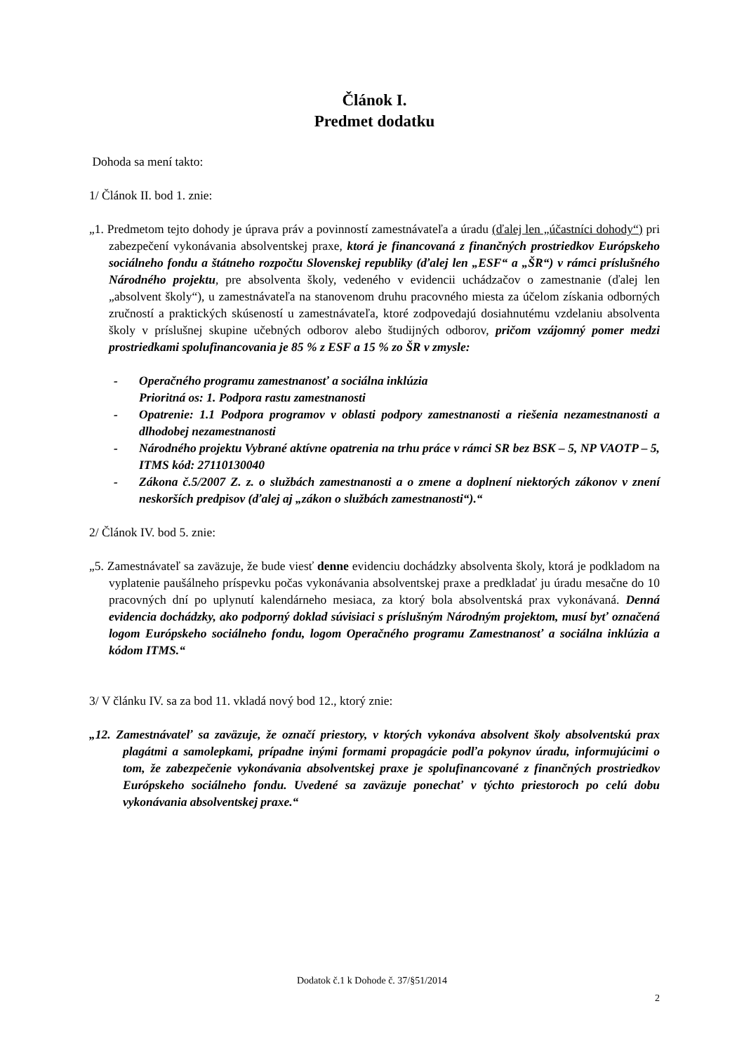Článok I.
Predmet dodatku
Dohoda sa mení takto:
1/ Článok II. bod 1. znie:
„1. Predmetom tejto dohody je úprava práv a povinností zamestnávateľa a úradu (ďalej len „účastníci dohody“) pri zabezpečení vykonávania absolventskej praxe, ktorá je financovaná z finančných prostriedkov Európskeho sociálneho fondu a štátneho rozpočtu Slovenskej republiky (ďalej len „ESF“ a „ŠR“) v rámci príslušného Národného projektu, pre absolventa školy, vedeného v evidencii uchádzačov o zamestnanie (ďalej len „absolvent školy“), u zamestnávateľa na stanovenom druhu pracovného miesta za účelom získania odborných zručností a praktických skúseností u zamestnávateľa, ktoré zodpovedajú dosiahnutému vzdelaniu absolventa školy v príslušnej skupine učebných odborov alebo študijných odborov, pričom vzájomný pomer medzi prostriedkami spolufinancovania je 85 % z ESF a 15 % zo ŠR v zmysle:
- Operačného programu zamestnanosť a sociálna inklúzia
Prioritná os: 1. Podpora rastu zamestnanosti
- Opatrenie: 1.1 Podpora programov v oblasti podpory zamestnanosti a riešenia nezamestnanosti a dlhodobej nezamestnanosti
- Národného projektu Vybrané aktívne opatrenia na trhu práce v rámci SR bez BSK – 5, NP VAOTP – 5, ITMS kód: 27110130040
- Zákona č.5/2007 Z. z. o službách zamestnanosti a o zmene a doplnení niektorých zákonov v znení neskorších predpisov (ďalej aj „zákon o službách zamestnanosti“).“
2/ Článok IV. bod 5. znie:
„5. Zamestnávateľ sa zaväzuje, že bude viesť denne evidenciu dochádzky absolventa školy, ktorá je podkladom na vyplatenie paušálneho príspevku počas vykonávania absolventskej praxe a predkladať ju úradu mesačne do 10 pracovných dní po uplynutí kalendárneho mesiaca, za ktorý bola absolventská prax vykonávaná. Denná evidencia dochádzky, ako podporný doklad súvisiaci s príslušným Národným projektom, musí byť označená logom Európskeho sociálneho fondu, logom Operačného programu Zamestnanosť a sociálna inklúzia a kódom ITMS.“
3/ V článku IV. sa za bod 11. vkladá nový bod 12., ktorý znie:
„12. Zamestnávateľ sa zaväzuje, že označí priestory, v ktorých vykonáva absolvent školy absolventskú prax plagátmi a samolepkami, prípadne inými formami propagácie podľa pokynov úradu, informujúcimi o tom, že zabezpečenie vykonávania absolventskej praxe je spolufinancované z finančných prostriedkov Európskeho sociálneho fondu. Uvedené sa zaväzuje ponechať v týchto priestoroch po celú dobu vykonávania absolventskej praxe.“
Dodatok č.1 k Dohode č. 37/§51/2014
2